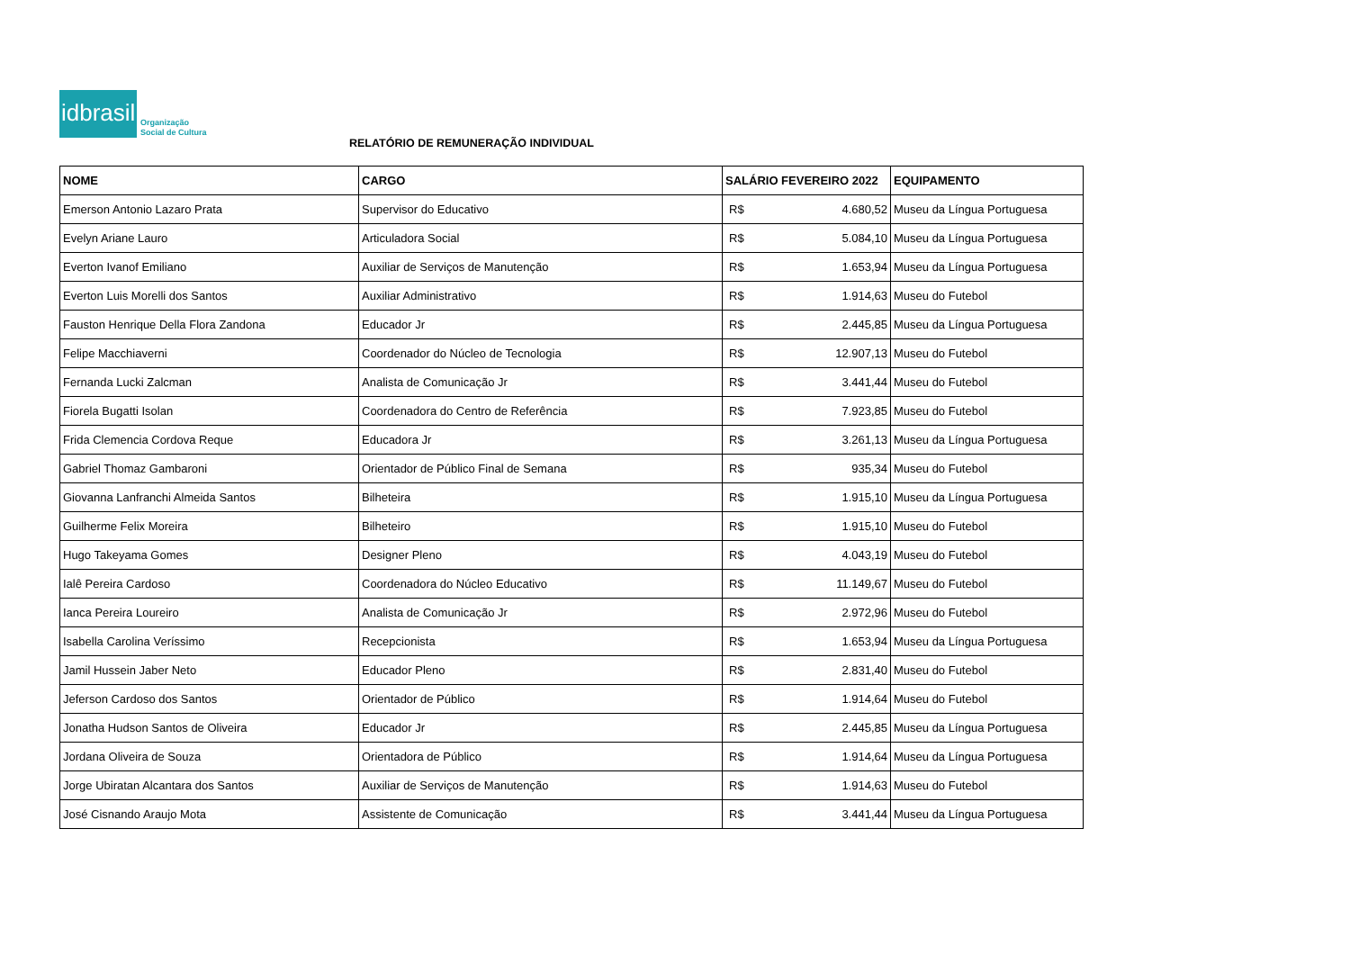idbrasil
Organização
Social de Cultura
RELATÓRIO DE REMUNERAÇÃO INDIVIDUAL
| NOME | CARGO | SALÁRIO FEVEREIRO 2022 | | EQUIPAMENTO |
| --- | --- | --- | --- | --- |
| Emerson Antonio Lazaro Prata | Supervisor do Educativo | R$ | 4.680,52 | Museu da Língua Portuguesa |
| Evelyn Ariane Lauro | Articuladora Social | R$ | 5.084,10 | Museu da Língua Portuguesa |
| Everton Ivanof Emiliano | Auxiliar de Serviços de Manutenção | R$ | 1.653,94 | Museu da Língua Portuguesa |
| Everton Luis Morelli dos Santos | Auxiliar Administrativo | R$ | 1.914,63 | Museu do Futebol |
| Fauston Henrique Della Flora Zandona | Educador Jr | R$ | 2.445,85 | Museu da Língua Portuguesa |
| Felipe Macchiaverni | Coordenador do Núcleo de Tecnologia | R$ | 12.907,13 | Museu do Futebol |
| Fernanda Lucki Zalcman | Analista de Comunicação Jr | R$ | 3.441,44 | Museu do Futebol |
| Fiorela Bugatti Isolan | Coordenadora do Centro de Referência | R$ | 7.923,85 | Museu do Futebol |
| Frida Clemencia Cordova Reque | Educadora Jr | R$ | 3.261,13 | Museu da Língua Portuguesa |
| Gabriel Thomaz Gambaroni | Orientador de Público Final de Semana | R$ | 935,34 | Museu do Futebol |
| Giovanna Lanfranchi Almeida Santos | Bilheteira | R$ | 1.915,10 | Museu da Língua Portuguesa |
| Guilherme Felix Moreira | Bilheteiro | R$ | 1.915,10 | Museu do Futebol |
| Hugo Takeyama Gomes | Designer Pleno | R$ | 4.043,19 | Museu do Futebol |
| Ialê Pereira Cardoso | Coordenadora do Núcleo Educativo | R$ | 11.149,67 | Museu do Futebol |
| Ianca Pereira Loureiro | Analista de Comunicação Jr | R$ | 2.972,96 | Museu do Futebol |
| Isabella Carolina Veríssimo | Recepcionista | R$ | 1.653,94 | Museu da Língua Portuguesa |
| Jamil Hussein Jaber Neto | Educador Pleno | R$ | 2.831,40 | Museu do Futebol |
| Jeferson Cardoso dos Santos | Orientador de Público | R$ | 1.914,64 | Museu do Futebol |
| Jonatha Hudson Santos de Oliveira | Educador Jr | R$ | 2.445,85 | Museu da Língua Portuguesa |
| Jordana Oliveira de Souza | Orientadora de Público | R$ | 1.914,64 | Museu da Língua Portuguesa |
| Jorge Ubiratan Alcantara dos Santos | Auxiliar de Serviços de Manutenção | R$ | 1.914,63 | Museu do Futebol |
| José Cisnando Araujo Mota | Assistente de Comunicação | R$ | 3.441,44 | Museu da Língua Portuguesa |